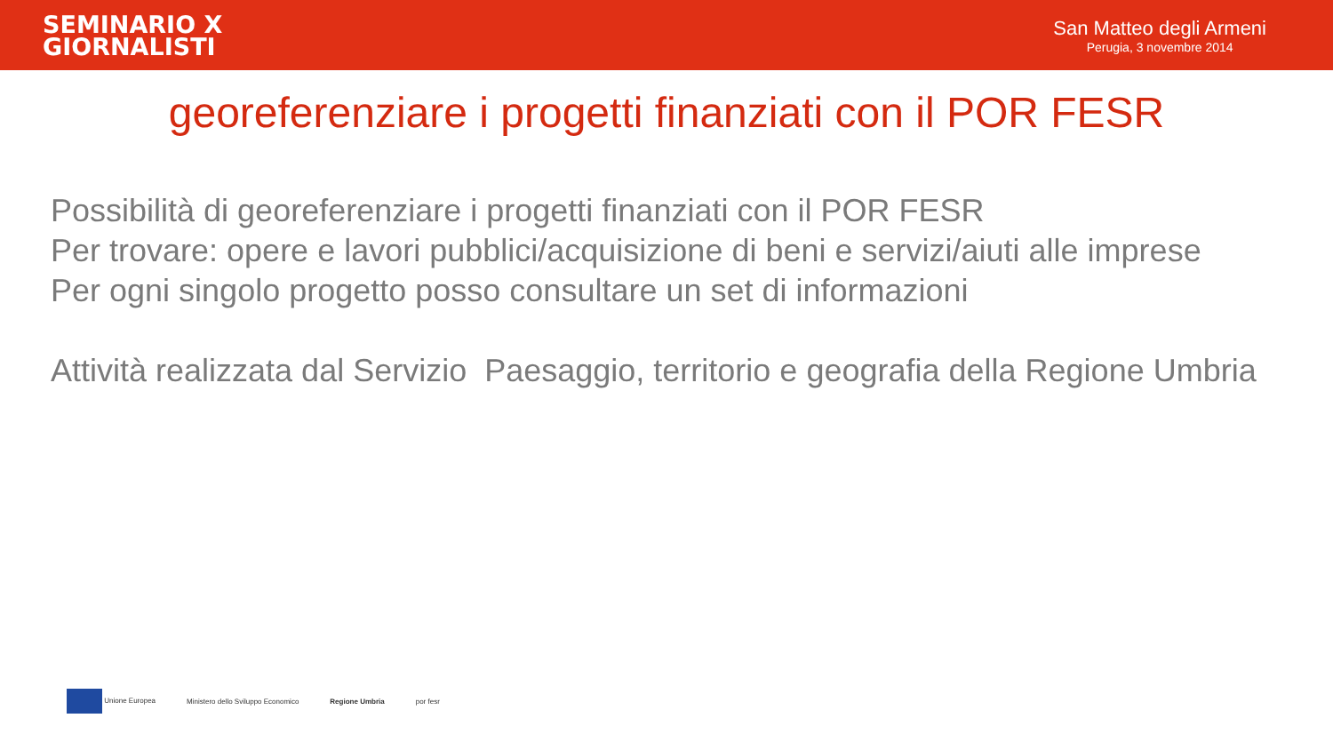SEMINARIO X
GIORNALISTI
San Matteo degli Armeni
Perugia, 3 novembre 2014
georeferenziare i progetti finanziati con il POR FESR
Possibilità di georeferenziare i progetti finanziati con il POR FESR
Per trovare: opere e lavori pubblici/acquisizione di beni e servizi/aiuti alle imprese
Per ogni singolo progetto posso consultare un set di informazioni
Attività realizzata dal Servizio Paesaggio, territorio e geografia della Regione Umbria
Unione Europea
Ministero dello Sviluppo Economico
Regione Umbria por fesr